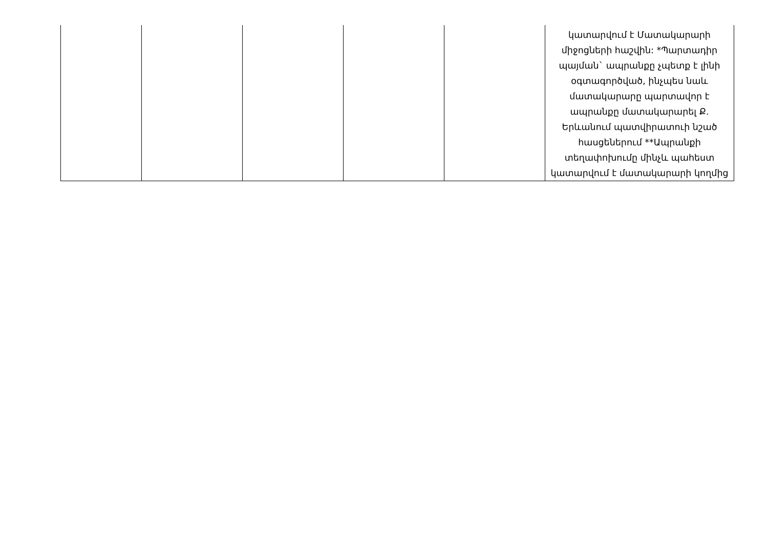| | | | | | կատարվում է Մատակարարի միջոցների հաշվին: *Պարտադիր պայման` ապրանքը չպետք է լինի օգտագործված, ինչպես նաև մատակարարը պարտավոր է ապրանքը մատակարարել Ք. Երևանում պատվիրատուի նշած հասցեներում **Ապրանքի տեղափոխումը մինչև պահեստ կատարվում է մատակարարի կողմից |